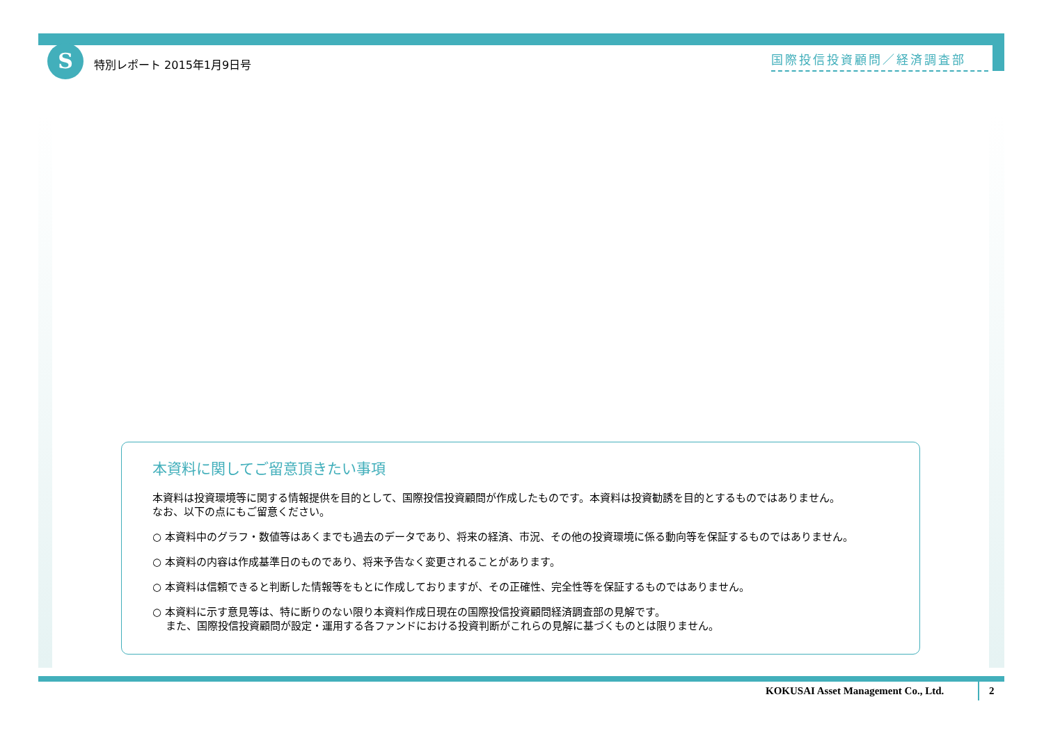S 特別レポート 2015年1月9日号 国際投信投資顧問／経済調査部
本資料に関してご留意頂きたい事項
本資料は投資環境等に関する情報提供を目的として、国際投信投資顧問が作成したものです。本資料は投資勧誘を目的とするものではありません。
なお、以下の点にもご留意ください。
○ 本資料中のグラフ・数値等はあくまでも過去のデータであり、将来の経済、市況、その他の投資環境に係る動向等を保証するものではありません。
○ 本資料の内容は作成基準日のものであり、将来予告なく変更されることがあります。
○ 本資料は信頼できると判断した情報等をもとに作成しておりますが、その正確性、完全性等を保証するものではありません。
○ 本資料に示す意見等は、特に断りのない限り本資料作成日現在の国際投信投資顧問経済調査部の見解です。
また、国際投信投資顧問が設定・運用する各ファンドにおける投資判断がこれらの見解に基づくものとは限りません。
KOKUSAI Asset Management Co., Ltd.
2